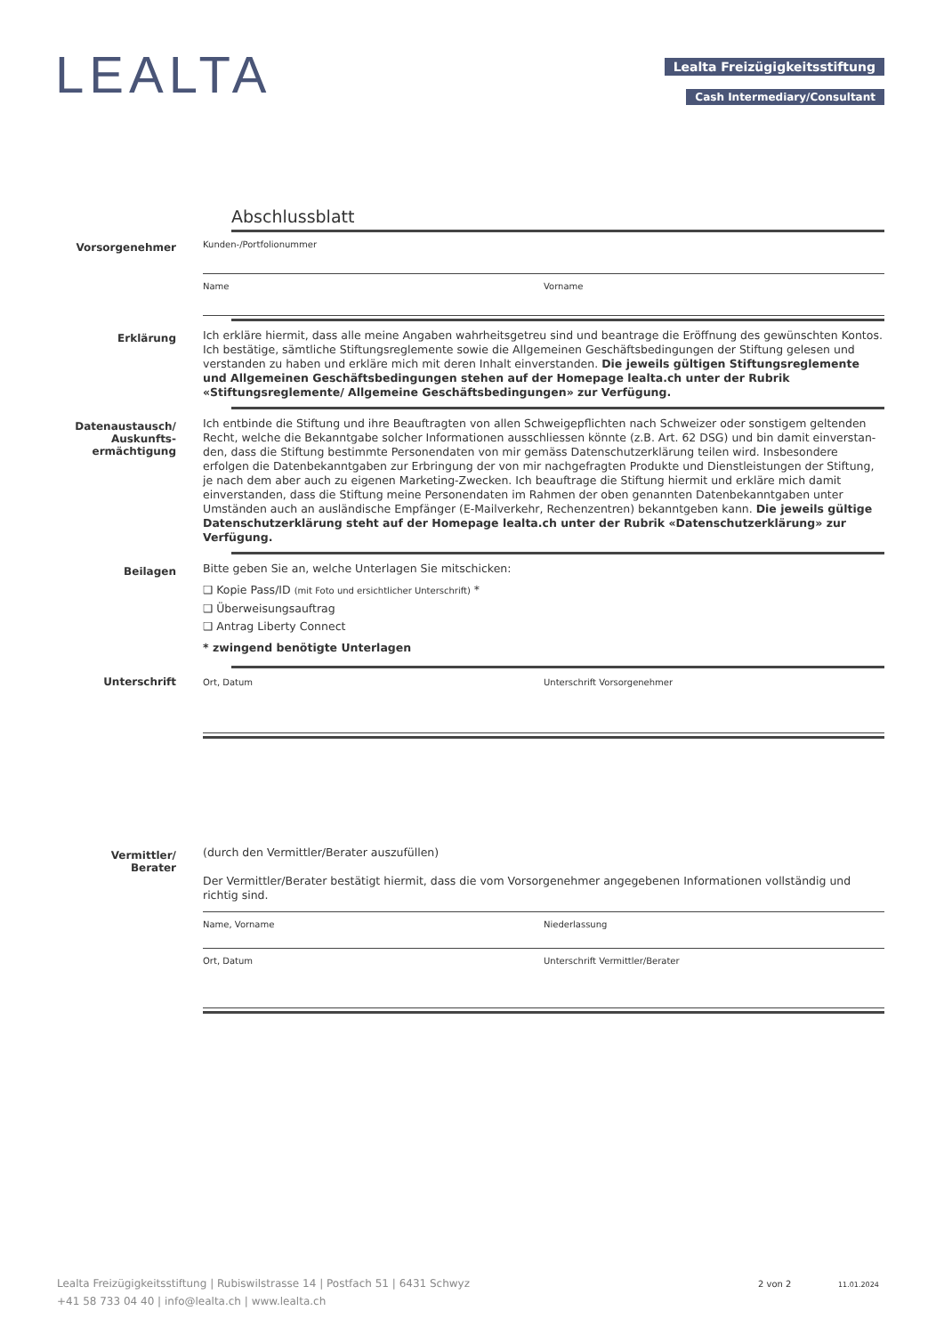LEALTA Lealta Freizügigkeitsstiftung
Cash Intermediary/Consultant
Abschlussblatt
Vorsorgenehmer
Kunden-/Portfolionummer
Name Vorname
Erklärung
Ich erkläre hiermit, dass alle meine Angaben wahrheitsgetreu sind und beantrage die Eröffnung des gewünschten Kontos. Ich bestätige, sämtliche Stiftungsreglemente sowie die Allgemeinen Geschäftsbedingungen der Stiftung gelesen und verstanden zu haben und erkläre mich mit deren Inhalt einverstanden. Die jeweils gültigen Stiftungsreglemente und Allgemeinen Geschäftsbedingungen stehen auf der Homepage lealta.ch unter der Rubrik «Stiftungsreglemente/ Allgemeine Geschäftsbedingungen» zur Verfügung.
Datenaustausch/
Auskunfts-
ermächtigung
Ich entbinde die Stiftung und ihre Beauftragten von allen Schweigepflichten nach Schweizer oder sonstigem geltenden Recht, welche die Bekanntgabe solcher Informationen ausschliessen könnte (z.B. Art. 62 DSG) und bin damit einverstan-den, dass die Stiftung bestimmte Personendaten von mir gemäss Datenschutzerklärung teilen wird. Insbesondere erfolgen die Datenbekanntgaben zur Erbringung der von mir nachgefragten Produkte und Dienstleistungen der Stiftung, je nach dem aber auch zu eigenen Marketing-Zwecken. Ich beauftrage die Stiftung hiermit und erkläre mich damit einverstanden, dass die Stiftung meine Personendaten im Rahmen der oben genannten Datenbekanntgaben unter Umständen auch an ausländische Empfänger (E-Mailverkehr, Rechenzentren) bekanntgeben kann. Die jeweils gültige Datenschutzerklärung steht auf der Homepage lealta.ch unter der Rubrik «Datenschutzerklärung» zur Verfügung.
Beilagen
Bitte geben Sie an, welche Unterlagen Sie mitschicken:
❑ Kopie Pass/ID (mit Foto und ersichtlicher Unterschrift) *
❑ Überweisungsauftrag
❑ Antrag Liberty Connect
* zwingend benötigte Unterlagen
Unterschrift
Ort, Datum Unterschrift Vorsorgenehmer
Vermittler/
Berater
(durch den Vermittler/Berater auszufüllen)
Der Vermittler/Berater bestätigt hiermit, dass die vom Vorsorgenehmer angegebenen Informationen vollständig und richtig sind.
Name, Vorname Niederlassung
Ort, Datum Unterschrift Vermittler/Berater
Lealta Freizügigkeitsstiftung | Rubiswilstrasse 14 | Postfach 51 | 6431 Schwyz
+41 58 733 04 40 | info@lealta.ch | www.lealta.ch
2 von 2 11.01.2024